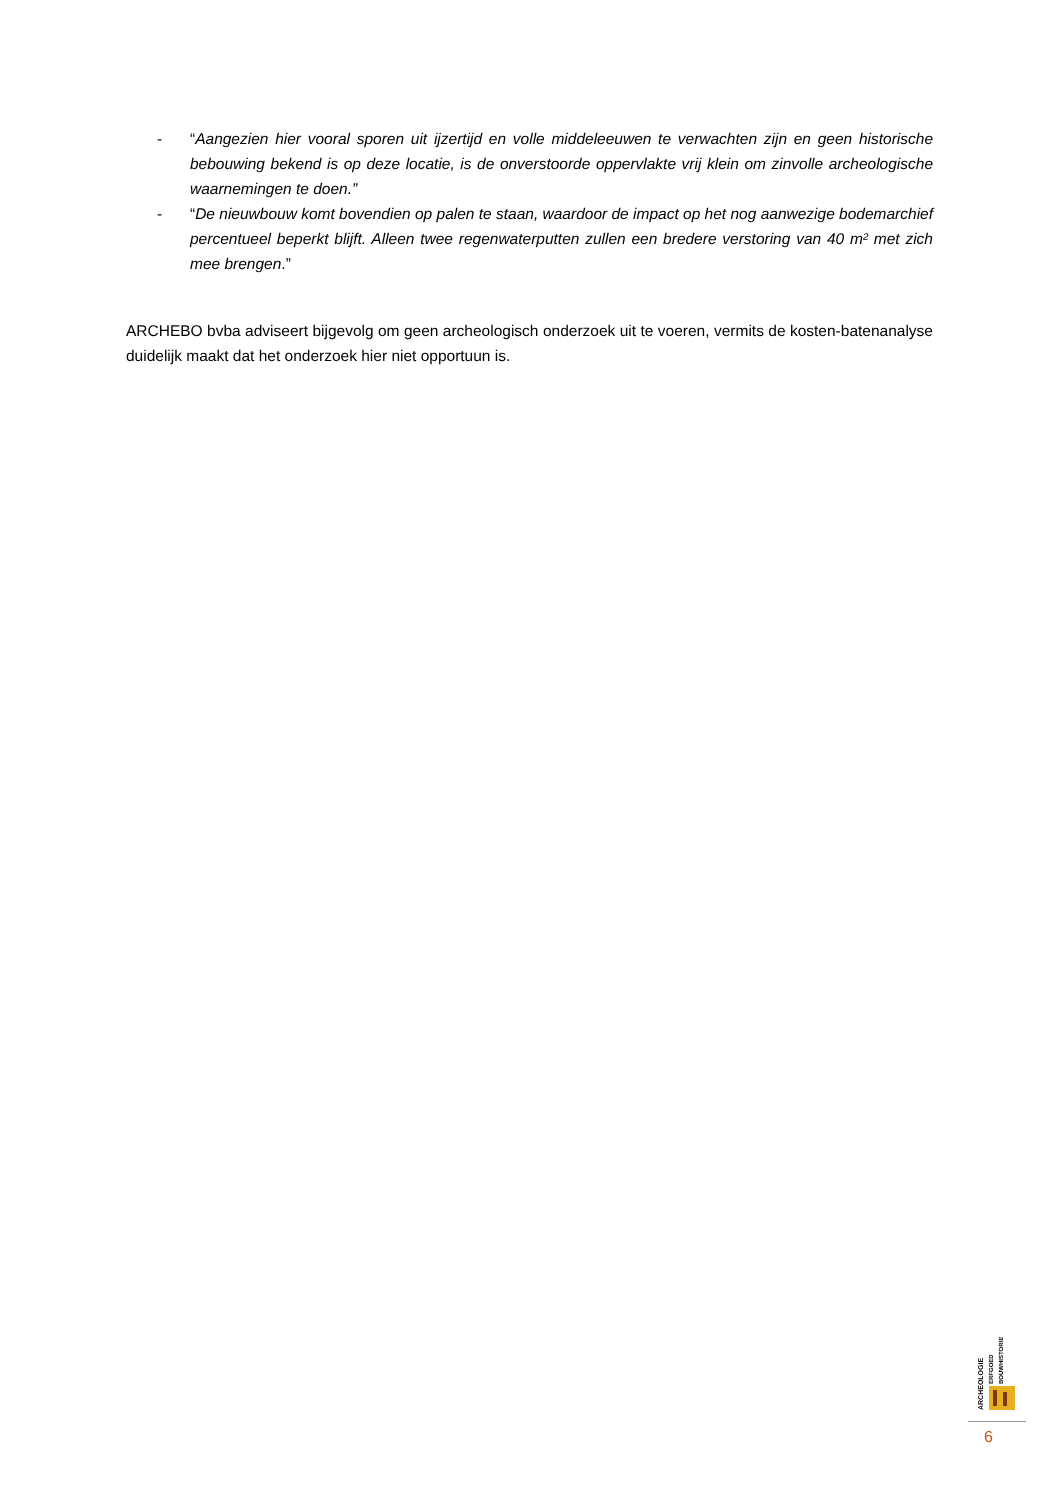- “Aangezien hier vooral sporen uit ijzertijd en volle middeleeuwen te verwachten zijn en geen historische bebouwing bekend is op deze locatie, is de onverstoorde oppervlakte vrij klein om zinvolle archeologische waarnemingen te doen.”
- “De nieuwbouw komt bovendien op palen te staan, waardoor de impact op het nog aanwezige bodemarchief percentueel beperkt blijft. Alleen twee regenwaterputten zullen een bredere verstoring van 40 m² met zich mee brengen.”
ARCHEBO bvba adviseert bijgevolg om geen archeologisch onderzoek uit te voeren, vermits de kosten-batenanalyse duidelijk maakt dat het onderzoek hier niet opportuun is.
ARCHEOLOGIE
ERFGOED
BOUWHISTORIE
6